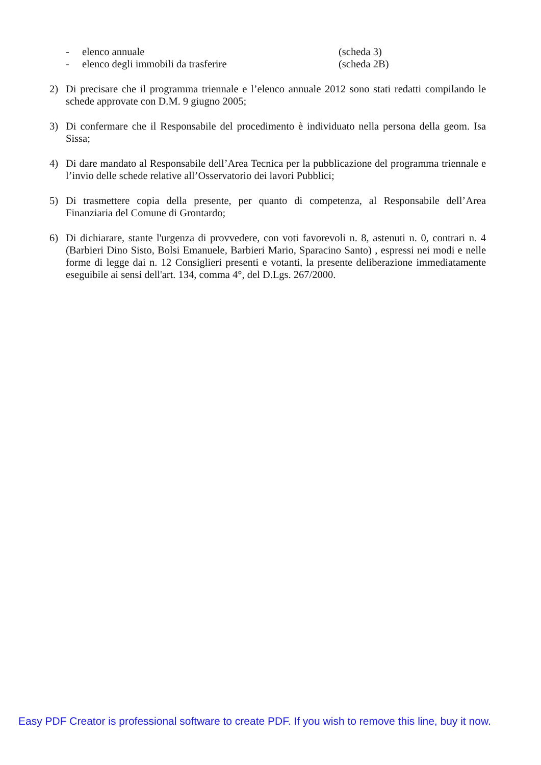- elenco annuale (scheda 3)
- elenco degli immobili da trasferire (scheda 2B)
2) Di precisare che il programma triennale e l’elenco annuale 2012 sono stati redatti compilando le schede approvate con D.M. 9 giugno 2005;
3) Di confermare che il Responsabile del procedimento è individuato nella persona della geom. Isa Sissa;
4) Di dare mandato al Responsabile dell’Area Tecnica per la pubblicazione del programma triennale e l’invio delle schede relative all’Osservatorio dei lavori Pubblici;
5) Di trasmettere copia della presente, per quanto di competenza, al Responsabile dell’Area Finanziaria del Comune di Grontardo;
6) Di dichiarare, stante l'urgenza di provvedere, con voti favorevoli n. 8, astenuti n. 0, contrari n. 4 (Barbieri Dino Sisto, Bolsi Emanuele, Barbieri Mario, Sparacino Santo) , espressi nei modi e nelle forme di legge dai n. 12 Consiglieri presenti e votanti, la presente deliberazione immediatamente eseguibile ai sensi dell'art. 134, comma 4°, del D.Lgs. 267/2000.
Easy PDF Creator is professional software to create PDF. If you wish to remove this line, buy it now.